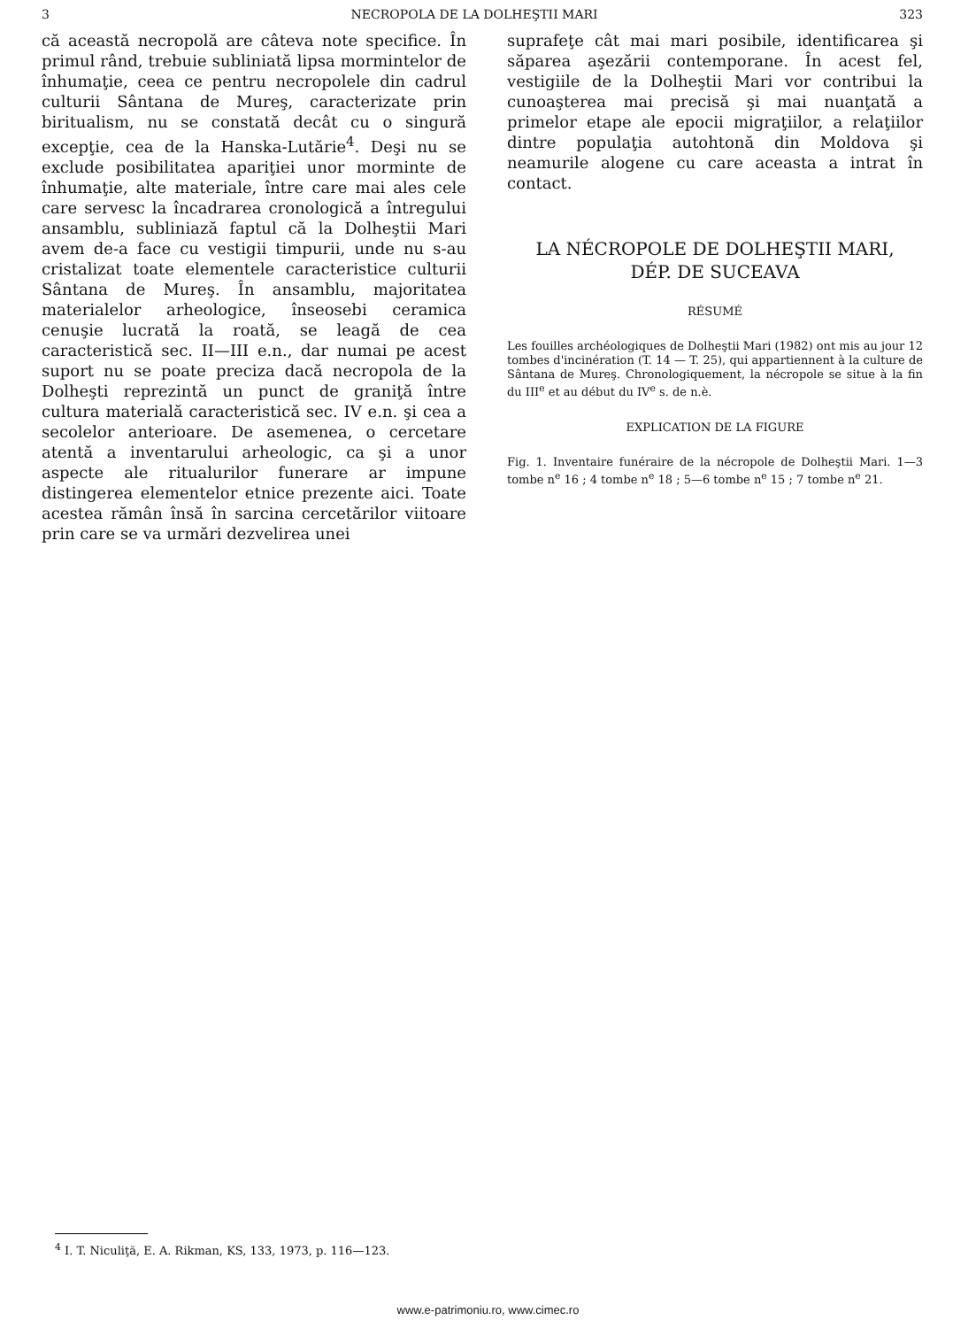3 NECROPOLA DE LA DOLHEŞTII MARI 323
că această necropolă are câteva note specifice. În primul rând, trebuie subliniată lipsa mormintelor de înhumaţie, ceea ce pentru necropolele din cadrul culturii Sântana de Mureş, caracterizate prin biritualism, nu se constată decât cu o singură excepţie, cea de la Hanska-Lutărie<sup>4</sup>. Deşi nu se exclude posibilitatea apariţiei unor morminte de înhumaţie, alte materiale, între care mai ales cele care servesc la încadrarea cronologică a întregului ansamblu, subliniază faptul că la Dolheştii Mari avem de-a face cu vestigii timpurii, unde nu s-au cristalizat toate elementele caracteristice culturii Sântana de Mureş. În ansamblu, majoritatea materialelor arheologice, înseosebi ceramica cenuşie lucrată la roată, se leagă de cea caracteristică sec. II—III e.n., dar numai pe acest suport nu se poate preciza dacă necropola de la Dolheşti reprezintă un punct de graniţă între cultura materială caracteristică sec. IV e.n. şi cea a secolelor anterioare. De asemenea, o cercetare atentă a inventarului arheologic, ca şi a unor aspecte ale ritualurilor funerare ar impune distingerea elementelor etnice prezente aici. Toate acestea rămân însă în sarcina cercetărilor viitoare prin care se va urmări dezvelirea unei
suprafeţe cât mai mari posibile, identificarea şi săparea aşezării contemporane. În acest fel, vestigiile de la Dolheştii Mari vor contribui la cunoaşterea mai precisă şi mai nuanţată a primelor etape ale epocii migraţiilor, a relaţiilor dintre populaţia autohtonă din Moldova şi neamurile alogene cu care aceasta a intrat în contact.
LA NÉCROPOLE DE DOLHEŞTII MARI,
DÉP. DE SUCEAVA
RÉSUMÉ
Les fouilles archéologiques de Dolheştii Mari (1982) ont mis au jour 12 tombes d'incinération (T. 14 — T. 25), qui appartiennent à la culture de Sântana de Mureş. Chronologiquement, la nécropole se situe à la fin du III<sup>e</sup> et au début du IV<sup>e</sup> s. de n.è.
EXPLICATION DE LA FIGURE
Fig. 1. Inventaire funéraire de la nécropole de Dolheştii Mari. 1—3 tombe n<sup>e</sup> 16 ; 4 tombe n<sup>e</sup> 18 ; 5—6 tombe n<sup>e</sup> 15 ; 7 tombe n<sup>e</sup> 21.
<sup>4</sup> I. T. Niculiţă, E. A. Rikman, KS, 133, 1973, p. 116—123.
www.e-patrimoniu.ro, www.cimec.ro